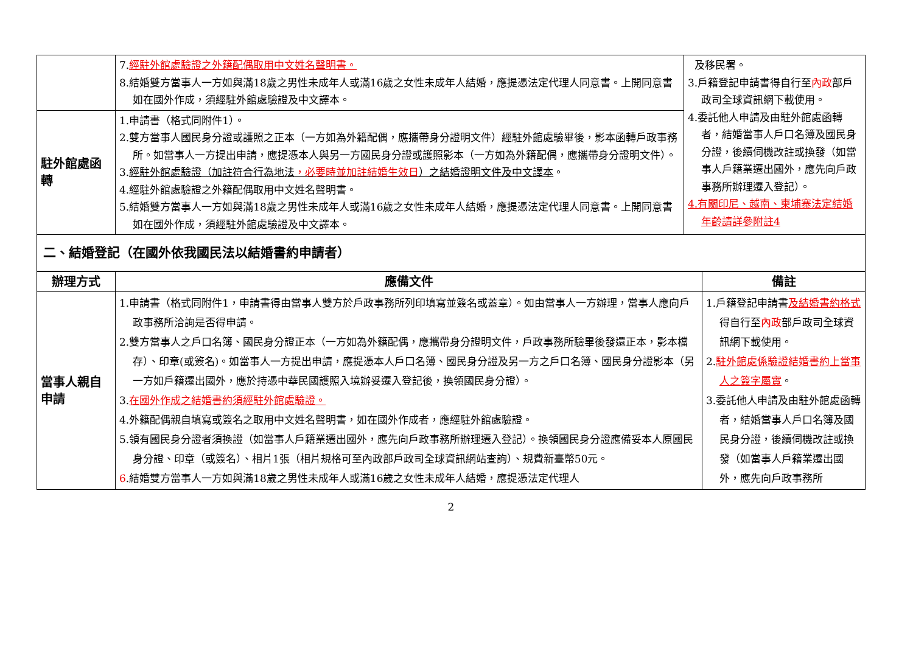| | 7. 經駐外館處驗證之外籍配偶取用中文姓名聲明書。 8.結婚雙方當事人一方如與滿18歲之男性未成年人或滿16歲之女性未成年人結婚，應提憑法定代理人同意書。上開同意書如在國外作成，須經駐外館處驗證及中文譯本。 | 及移民署。 3.戶籍登記申請書得自行至 內政 部戶政司全球資訊網下載使用。 4.委託他人申請及由駐外館處函轉者，結婚當事人戶口名簿及國民身分證，後續伺機改註或換發（如當事人戶籍業遷出國外，應先向戶政事務所辦理遷入登記）。 4.有關印尼、越南、柬埔寨法定結婚年齡請詳參附註4 |
| 駐外館處函轉 | 1.申請書（格式同附件1）。 2.雙方當事人國民身分證或護照之正本（一方如為外籍配偶，應攜帶身分證明文件）經駐外館處驗畢後，影本函轉戶政事務所。如當事人一方提出申請，應提憑本人與另一方國民身分證或護照影本（一方如為外籍配偶，應攜帶身分證明文件）。 3. 經駐外館處驗證（加註符合行為地法 ，必要時並加註結婚生效日 ）之結婚證明文件及中文譯本 。 4.經駐外館處驗證之外籍配偶取用中文姓名聲明書。 5.結婚雙方當事人一方如與滿18歲之男性未成年人或滿16歲之女性未成年人結婚，應提憑法定代理人同意書。上開同意書如在國外作成，須經駐外館處驗證及中文譯本。 | |
| 二、結婚登記（在國外依我國民法以結婚書約申請者） | | |
| 辦理方式 | 應備文件 | 備註 |
| --- | --- | --- |
| 當事人親自申請 | 1.申請書（格式同附件1，申請書得由當事人雙方於戶政事務所列印填寫並簽名或蓋章）。如由當事人一方辦理，當事人應向戶政事務所洽詢是否得申請。 2.雙方當事人之戶口名簿、國民身分證正本（一方如為外籍配偶，應攜帶身分證明文件，戶政事務所驗畢後發還正本，影本檔存）、印章(或簽名)。如當事人一方提出申請，應提憑本人戶口名簿、國民身分證及另一方之戶口名簿、國民身分證影本（另一方如戶籍遷出國外，應於持憑中華民國護照入境辦妥遷入登記後，換領國民身分證）。 3. 在國外作成之結婚書約須經駐外館處驗證。 4.外籍配偶親自填寫或簽名之取用中文姓名聲明書，如在國外作成者，應經駐外館處驗證。 5.領有國民身分證者須換證（如當事人戶籍業遷出國外，應先向戶政事務所辦理遷入登記）。換領國民身分證應備妥本人原國民身分證、印章（或簽名）、相片1張（相片規格可至內政部戶政司全球資訊網站查詢）、規費新臺幣50元。 6 .結婚雙方當事人一方如與滿18歲之男性未成年人或滿16歲之女性未成年人結婚，應提憑法定代理人 | 1.戶籍登記申請書 及結婚書約格式 得自行至 內政 部戶政司全球資訊網下載使用。 2. 駐外館處係驗證結婚書約上當事人之簽字屬實 。 3.委託他人申請及由駐外館處函轉者，結婚當事人戶口名簿及國民身分證，後續伺機改註或換發（如當事人戶籍業遷出國外，應先向戶政事務所 |
2